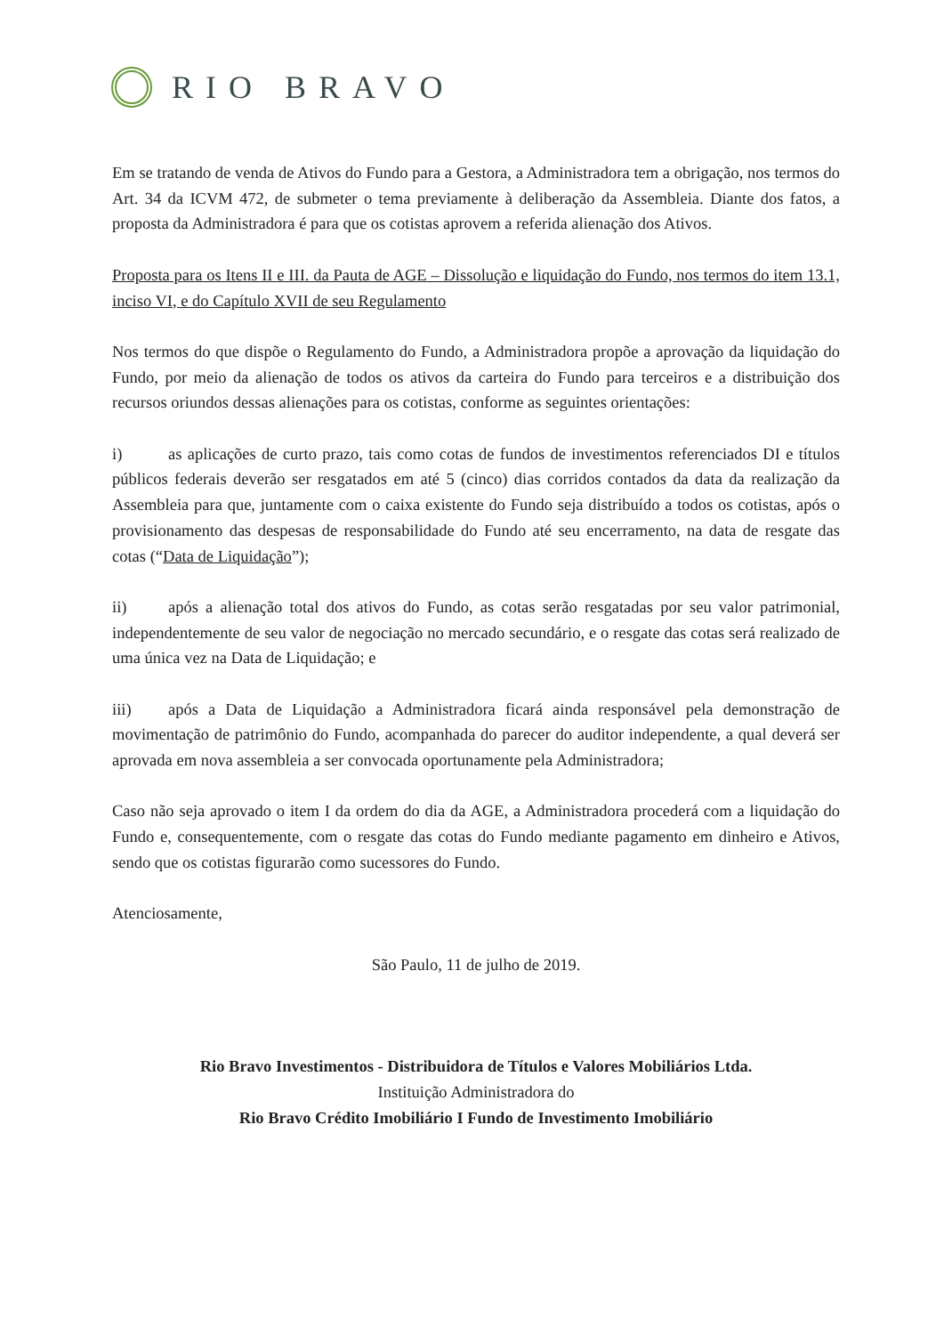RIO BRAVO
Em se tratando de venda de Ativos do Fundo para a Gestora, a Administradora tem a obrigação, nos termos do Art. 34 da ICVM 472, de submeter o tema previamente à deliberação da Assembleia. Diante dos fatos, a proposta da Administradora é para que os cotistas aprovem a referida alienação dos Ativos.
Proposta para os Itens II e III. da Pauta de AGE – Dissolução e liquidação do Fundo, nos termos do item 13.1, inciso VI, e do Capítulo XVII de seu Regulamento
Nos termos do que dispõe o Regulamento do Fundo, a Administradora propõe a aprovação da liquidação do Fundo, por meio da alienação de todos os ativos da carteira do Fundo para terceiros e a distribuição dos recursos oriundos dessas alienações para os cotistas, conforme as seguintes orientações:
i) as aplicações de curto prazo, tais como cotas de fundos de investimentos referenciados DI e títulos públicos federais deverão ser resgatados em até 5 (cinco) dias corridos contados da data da realização da Assembleia para que, juntamente com o caixa existente do Fundo seja distribuído a todos os cotistas, após o provisionamento das despesas de responsabilidade do Fundo até seu encerramento, na data de resgate das cotas (“Data de Liquidação”);
ii) após a alienação total dos ativos do Fundo, as cotas serão resgatadas por seu valor patrimonial, independentemente de seu valor de negociação no mercado secundário, e o resgate das cotas será realizado de uma única vez na Data de Liquidação; e
iii) após a Data de Liquidação a Administradora ficará ainda responsável pela demonstração de movimentação de patrimônio do Fundo, acompanhada do parecer do auditor independente, a qual deverá ser aprovada em nova assembleia a ser convocada oportunamente pela Administradora;
Caso não seja aprovado o item I da ordem do dia da AGE, a Administradora procederá com a liquidação do Fundo e, consequentemente, com o resgate das cotas do Fundo mediante pagamento em dinheiro e Ativos, sendo que os cotistas figurarão como sucessores do Fundo.
Atenciosamente,
São Paulo, 11 de julho de 2019.
Rio Bravo Investimentos - Distribuidora de Títulos e Valores Mobiliários Ltda.
Instituição Administradora do
Rio Bravo Crédito Imobiliário I Fundo de Investimento Imobiliário